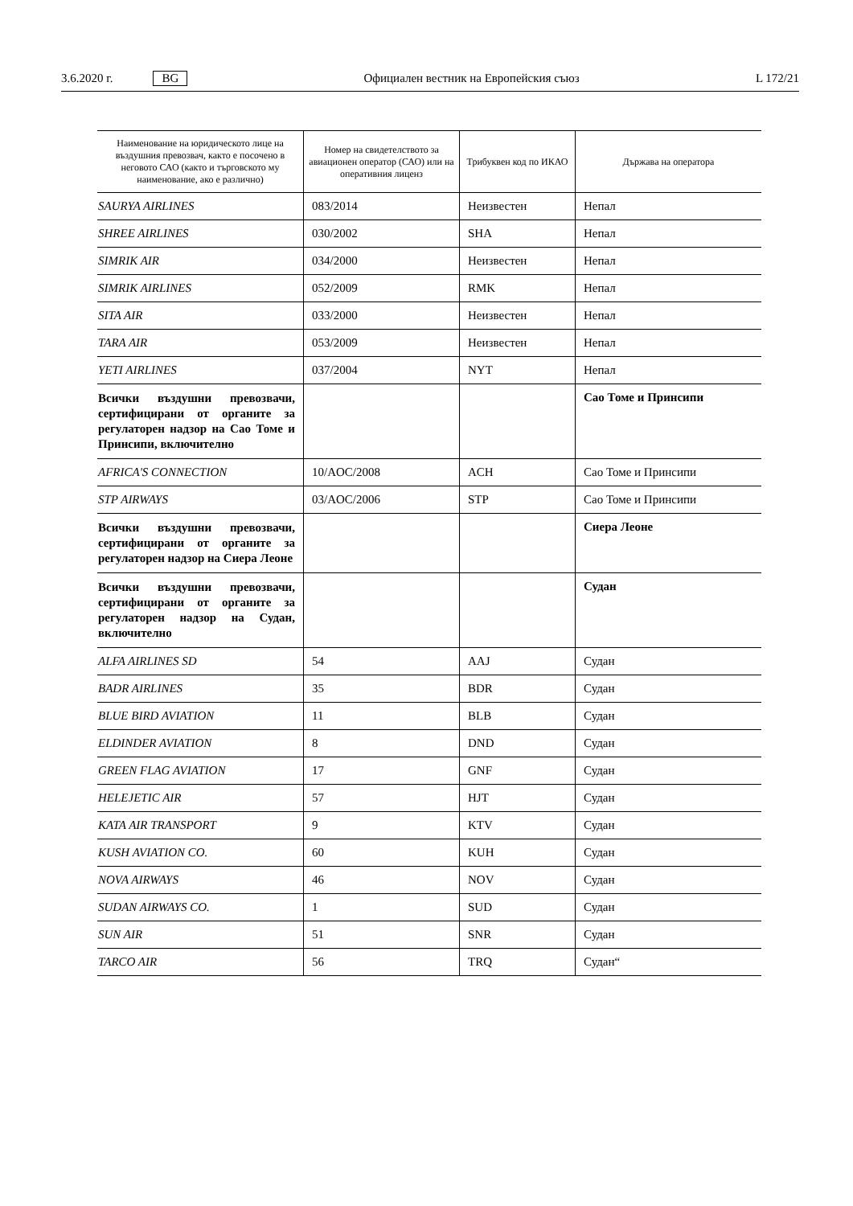3.6.2020 г. BG
Официален вестник на Европейския съюз L 172/21
| Наименование на юридическото лице на въздушния превозвач, както е посочено в неговото САО (както и търговското му наименование, ако е различно) | Номер на свидетелството за авиационен оператор (САО) или на оперативния лиценз | Трибуквен код по ИКАО | Държава на оператора |
| --- | --- | --- | --- |
| SAURYA AIRLINES | 083/2014 | Неизвестен | Непал |
| SHREE AIRLINES | 030/2002 | SHA | Непал |
| SIMRIK AIR | 034/2000 | Неизвестен | Непал |
| SIMRIK AIRLINES | 052/2009 | RMK | Непал |
| SITA AIR | 033/2000 | Неизвестен | Непал |
| TARA AIR | 053/2009 | Неизвестен | Непал |
| YETI AIRLINES | 037/2004 | NYT | Непал |
| Всички въздушни превозвачи, сертифицирани от органите за регулаторен надзор на Сао Томе и Принсипи, включително | | | Сао Томе и Принсипи |
| AFRICA'S CONNECTION | 10/AOC/2008 | ACH | Сао Томе и Принсипи |
| STP AIRWAYS | 03/AOC/2006 | STP | Сао Томе и Принсипи |
| Всички въздушни превозвачи, сертифицирани от органите за регулаторен надзор на Сиера Леоне | | | Сиера Леоне |
| Всички въздушни превозвачи, сертифицирани от органите за регулаторен надзор на Судан, включително | | | Судан |
| ALFA AIRLINES SD | 54 | AAJ | Судан |
| BADR AIRLINES | 35 | BDR | Судан |
| BLUE BIRD AVIATION | 11 | BLB | Судан |
| ELDINDER AVIATION | 8 | DND | Судан |
| GREEN FLAG AVIATION | 17 | GNF | Судан |
| HELEJETIC AIR | 57 | HJT | Судан |
| KATA AIR TRANSPORT | 9 | KTV | Судан |
| KUSH AVIATION CO. | 60 | KUH | Судан |
| NOVA AIRWAYS | 46 | NOV | Судан |
| SUDAN AIRWAYS CO. | 1 | SUD | Судан |
| SUN AIR | 51 | SNR | Судан |
| TARCO AIR | 56 | TRQ | Судан“ |